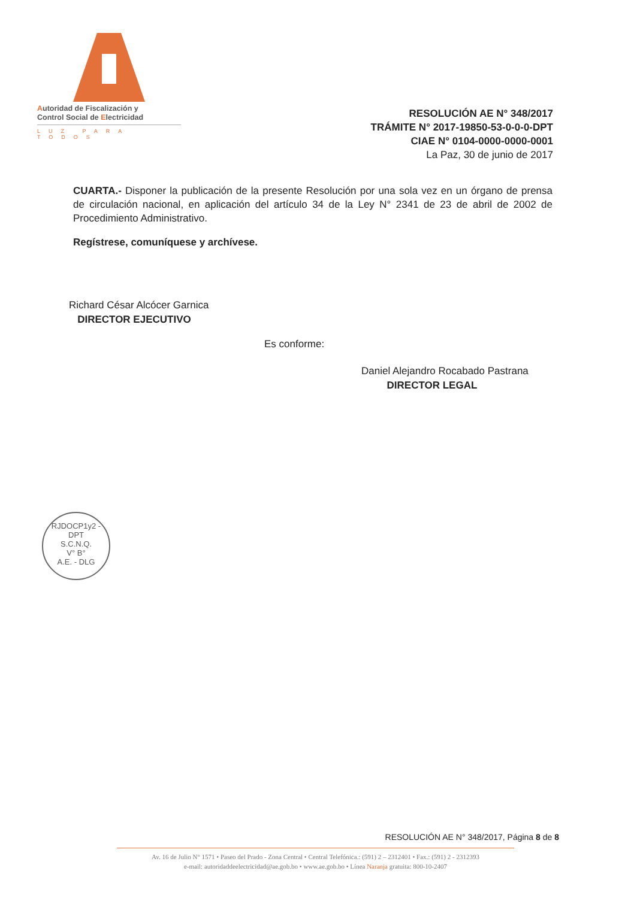Autoridad de Fiscalización y
Control Social de Electricidad
LUZ PARA TODOS
RESOLUCIÓN AE N° 348/2017
TRÁMITE N° 2017-19850-53-0-0-0-DPT
CIAE N° 0104-0000-0000-0001
La Paz, 30 de junio de 2017
CUARTA.- Disponer la publicación de la presente Resolución por una sola vez en un órgano de prensa de circulación nacional, en aplicación del artículo 34 de la Ley N° 2341 de 23 de abril de 2002 de Procedimiento Administrativo.
Regístrese, comuníquese y archívese.
Richard César Alcócer Garnica
DIRECTOR EJECUTIVO
Es conforme:
Daniel Alejandro Rocabado Pastrana
DIRECTOR LEGAL
RJDOCP1y2 - DPT
S.C.N.Q.
V° B°
A.E. - DLG
RESOLUCIÓN AE N° 348/2017, Página 8 de 8
Av. 16 de Julio N° 1571 • Paseo del Prado - Zona Central • Central Telefónica.: (591) 2 – 2312401 • Fax.: (591) 2 - 2312393
e-mail: autoridaddeelectricidad@ae.gob.bo • www.ae.gob.bo • Línea Naranja gratuita: 800-10-2407